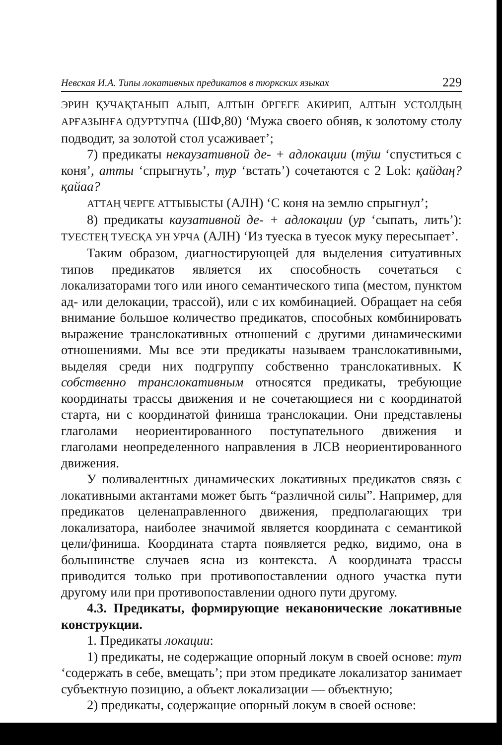Невская И.А. Типы локативных предикатов в тюркских языках 229
ЭРИН ҚУЧАҚТАНЫП АЛЫП, АЛТЫН ӦРГЕГЕ АКИРИП, АЛТЫН УСТОЛДЫҢ АРҒАЗЫНҒА ОДУРТУПЧА (ШФ,80) ‘Мужа своего обняв, к золотому столу подводит, за золотой стол усаживает’;
7) предикаты некаузативной де- + адлокации (тӱш ‘спуститься с коня’, атты ‘спрыгнуть’, тур ‘встать’) сочетаются с 2 Lok: қайдаң? қайаа?
АТТАҢ ЧЕРГЕ АТТЫБЫСТЫ (АЛН) ‘С коня на землю спрыгнул’;
8) предикаты каузативной де- + адлокации (ур ‘сыпать, лить’): ТУЕСТЕҢ ТУЕСҚА УН УРЧА (АЛН) ‘Из туеска в туесок муку пересыпает’.
Таким образом, диагностирующей для выделения ситуативных типов предикатов является их способность сочетаться с локализаторами того или иного семантического типа (местом, пунктом ад- или делокации, трассой), или с их комбинацией. Обращает на себя внимание большое количество предикатов, способных комбинировать выражение транслокативных отношений с другими динамическими отношениями. Мы все эти предикаты называем транслокативными, выделяя среди них подгруппу собственно транслокативных. К собственно транслокативным относятся предикаты, требующие координаты трассы движения и не сочетающиеся ни с координатой старта, ни с координатой финиша транслокации. Они представлены глаголами неориентированного поступательного движения и глаголами неопределенного направления в ЛСВ неориентированного движения.
У поливалентных динамических локативных предикатов связь с локативными актантами может быть “различной силы”. Например, для предикатов целенаправленного движения, предполагающих три локализатора, наиболее значимой является координата с семантикой цели/финиша. Координата старта появляется редко, видимо, она в большинстве случаев ясна из контекста. А координата трассы приводится только при противопоставлении одного участка пути другому или при противопоставлении одного пути другому.
4.3. Предикаты, формирующие неканонические локативные конструкции.
1. Предикаты локации:
1) предикаты, не содержащие опорный локум в своей основе: тут ‘содержать в себе, вмещать’; при этом предикате локализатор занимает субъектную позицию, а объект локализации — объектную;
2) предикаты, содержащие опорный локум в своей основе: